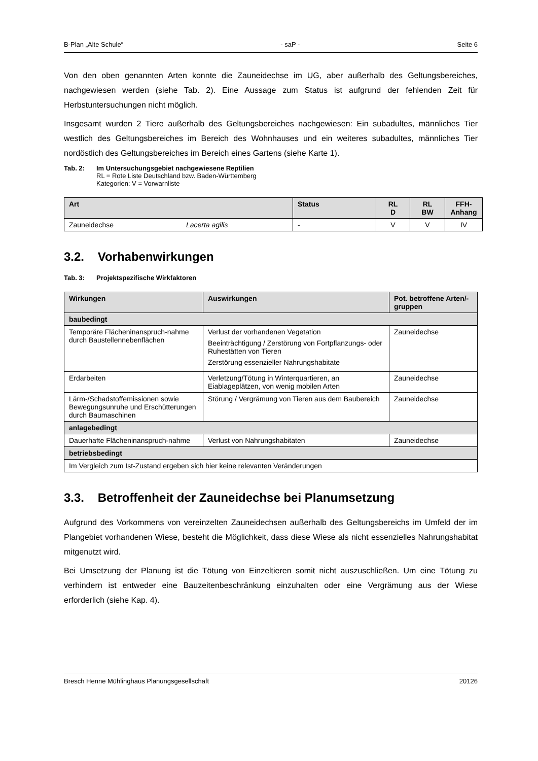B-Plan „Alte Schule“- saP - Seite 6
Von den oben genannten Arten konnte die Zauneidechse im UG, aber außerhalb des Geltungsbereiches, nachgewiesen werden (siehe Tab. 2). Eine Aussage zum Status ist aufgrund der fehlenden Zeit für Herbstuntersuchungen nicht möglich.
Insgesamt wurden 2 Tiere außerhalb des Geltungsbereiches nachgewiesen: Ein subadultes, männliches Tier westlich des Geltungsbereiches im Bereich des Wohnhauses und ein weiteres subadultes, männliches Tier nordöstlich des Geltungsbereiches im Bereich eines Gartens (siehe Karte 1).
Tab. 2: Im Untersuchungsgebiet nachgewiesene Reptilien
RL = Rote Liste Deutschland bzw. Baden-Württemberg
Kategorien: V = Vorwarnliste
| Art | | Status | RL D | RL BW | FFH- Anhang |
| --- | --- | --- | --- | --- | --- |
| Zauneidechse | Lacerta agilis | - | V | V | IV |
3.2. Vorhabenwirkungen
Tab. 3: Projektspezifische Wirkfaktoren
| Wirkungen | Auswirkungen | Pot. betroffene Arten/-gruppen |
| --- | --- | --- |
| baubedingt | | |
| Temporäre Flächeninanspruch-nahme durch Baustellennebenflächen | Verlust der vorhandenen Vegetation Beeinträchtigung / Zerstörung von Fortpflanzungs- oder Ruhestätten von Tieren Zerstörung essenzieller Nahrungshabitate | Zauneidechse |
| Erdarbeiten | Verletzung/Tötung in Winterquartieren, an Eiablageplätzen, von wenig mobilen Arten | Zauneidechse |
| Lärm-/Schadstoffemissionen sowie Bewegungsunruhe und Erschütterungen durch Baumaschinen | Störung / Vergrämung von Tieren aus dem Baubereich | Zauneidechse |
| anlagebedingt | | |
| Dauerhafte Flächeninanspruch-nahme | Verlust von Nahrungshabitaten | Zauneidechse |
| betriebsbedingt | | |
| Im Vergleich zum Ist-Zustand ergeben sich hier keine relevanten Veränderungen | | |
3.3. Betroffenheit der Zauneidechse bei Planumsetzung
Aufgrund des Vorkommens von vereinzelten Zauneidechsen außerhalb des Geltungsbereichs im Umfeld der im Plangebiet vorhandenen Wiese, besteht die Möglichkeit, dass diese Wiese als nicht essenzielles Nahrungshabitat mitgenutzt wird.
Bei Umsetzung der Planung ist die Tötung von Einzeltieren somit nicht auszuschließen. Um eine Tötung zu verhindern ist entweder eine Bauzeitenbeschränkung einzuhalten oder eine Vergrämung aus der Wiese erforderlich (siehe Kap. 4).
Bresch Henne Mühlinghaus Planungsgesellschaft 20126